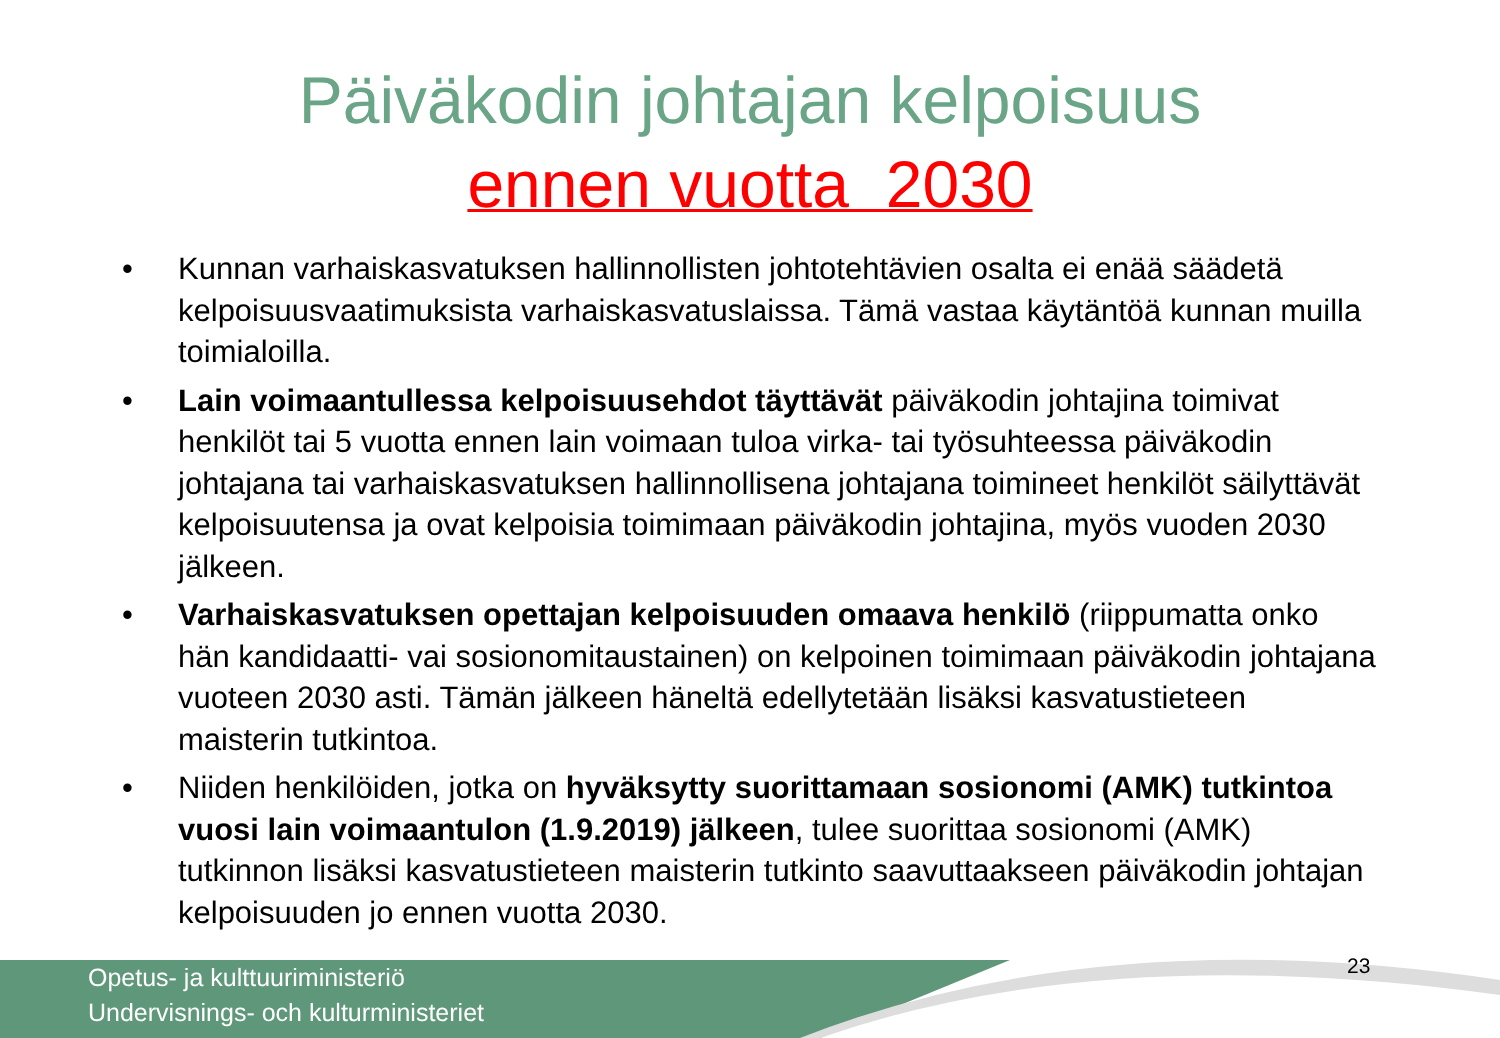Päiväkodin johtajan kelpoisuus
ennen vuotta 2030
• Kunnan varhaiskasvatuksen hallinnollisten johtotehtävien osalta ei enää säädetä kelpoisuusvaatimuksista varhaiskasvatuslaissa. Tämä vastaa käytäntöä kunnan muilla toimialoilla.
• Lain voimaantullessa kelpoisuusehdot täyttävät päiväkodin johtajina toimivat henkilöt tai 5 vuotta ennen lain voimaan tuloa virka- tai työsuhteessa päiväkodin johtajana tai varhaiskasvatuksen hallinnollisena johtajana toimineet henkilöt säilyttävät kelpoisuutensa ja ovat kelpoisia toimimaan päiväkodin johtajina, myös vuoden 2030 jälkeen.
• Varhaiskasvatuksen opettajan kelpoisuuden omaava henkilö (riippumatta onko hän kandidaatti- vai sosionomitaustainen) on kelpoinen toimimaan päiväkodin johtajana vuoteen 2030 asti. Tämän jälkeen häneltä edellytetään lisäksi kasvatustieteen maisterin tutkintoa.
• Niiden henkilöiden, jotka on hyväksytty suorittamaan sosionomi (AMK) tutkintoa vuosi lain voimaantulon (1.9.2019) jälkeen, tulee suorittaa sosionomi (AMK) tutkinnon lisäksi kasvatustieteen maisterin tutkinto saavuttaakseen päiväkodin johtajan kelpoisuuden jo ennen vuotta 2030.
Opetus- ja kulttuuriministeriö
Undervisnings- och kulturministeriet
23